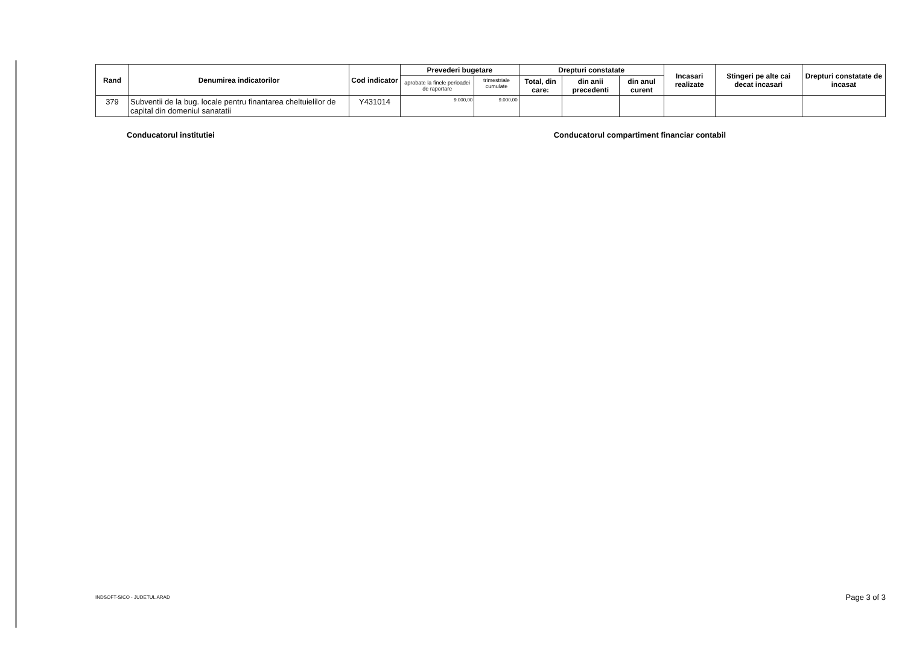| Rand | Denumirea indicatorilor | Cod indicator | Prevederi bugetare | | Drepturi constatate | | | Incasari realizate | Stingeri pe alte cai decat incasari | Drepturi constatate de incasat |
| --- | --- | --- | --- | --- | --- | --- | --- | --- | --- | --- |
| | | | aprobate la finele perioadei de raportare | trimestriale cumulate | Total, din care: | din anii precedenti | din anul curent | | | |
| 379 | Subventii de la bug. locale pentru finantarea cheltuielilor de capital din domeniul sanatatii | Y431014 | 9.000,00 | 9.000,00 | | | | | | |
Conducatorul institutiei Conducatorul compartiment financiar contabil
INDSOFT-SICO - JUDETUL ARAD Page 3 of 3